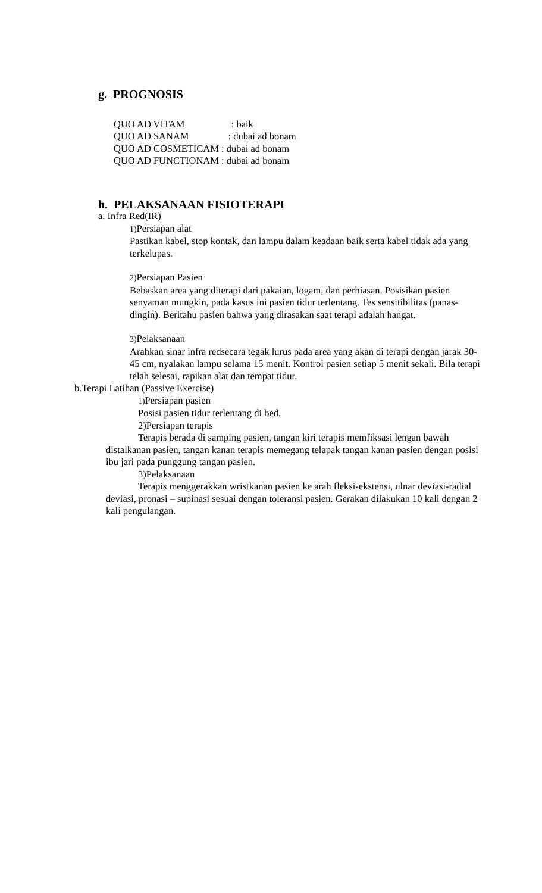g. PROGNOSIS
QUO AD VITAM : baik
QUO AD SANAM : dubai ad bonam
QUO AD COSMETICAM : dubai ad bonam
QUO AD FUNCTIONAM : dubai ad bonam
h. PELAKSANAAN FISIOTERAPI
a. Infra Red(IR)
1) Persiapan alat
Pastikan kabel, stop kontak, dan lampu dalam keadaan baik serta kabel tidak ada yang terkelupas.
2) Persiapan Pasien
Bebaskan area yang diterapi dari pakaian, logam, dan perhiasan. Posisikan pasien senyaman mungkin, pada kasus ini pasien tidur terlentang. Tes sensitibilitas (panas-dingin). Beritahu pasien bahwa yang dirasakan saat terapi adalah hangat.
3) Pelaksanaan
Arahkan sinar infra redsecara tegak lurus pada area yang akan di terapi dengan jarak 30-45 cm, nyalakan lampu selama 15 menit. Kontrol pasien setiap 5 menit sekali. Bila terapi telah selesai, rapikan alat dan tempat tidur.
b.Terapi Latihan (Passive Exercise)
1) Persiapan pasien
Posisi pasien tidur terlentang di bed.
2)Persiapan terapis
Terapis berada di samping pasien, tangan kiri terapis memfiksasi lengan bawah distalkanan pasien, tangan kanan terapis memegang telapak tangan kanan pasien dengan posisi ibu jari pada punggung tangan pasien.
3)Pelaksanaan
Terapis menggerakkan wristkanan pasien ke arah fleksi-ekstensi, ulnar deviasi-radial deviasi, pronasi – supinasi sesuai dengan toleransi pasien. Gerakan dilakukan 10 kali dengan 2 kali pengulangan.